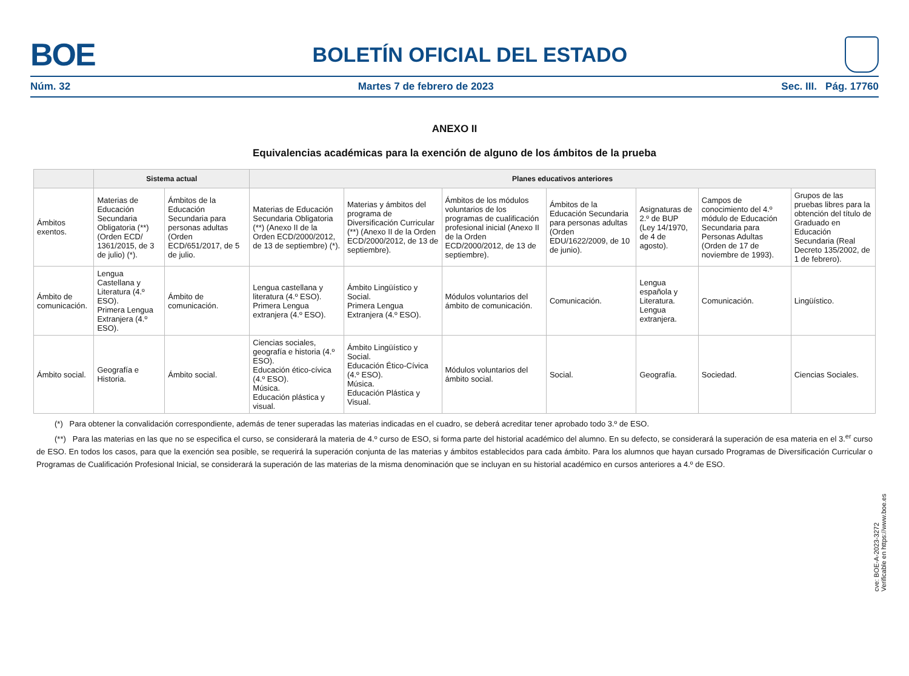BOE
BOLETÍN OFICIAL DEL ESTADO
Núm. 32 Martes 7 de febrero de 2023 Sec. III. Pág. 17760
ANEXO II
Equivalencias académicas para la exención de alguno de los ámbitos de la prueba
| | Sistema actual | | Planes educativos anteriores | | | | | | |
| --- | --- | --- | --- | --- | --- | --- | --- | --- | --- |
| Ámbitos exentos. | Materias de Educación Secundaria Obligatoria (**) (Orden ECD/ 1361/2015, de 3 de julio) (*). | Ámbitos de la Educación Secundaria para personas adultas (Orden ECD/651/2017, de 5 de julio. | Materias de Educación Secundaria Obligatoria (**) (Anexo II de la Orden ECD/2000/2012, de 13 de septiembre) (*). | Materias y ámbitos del programa de Diversificación Curricular (**) (Anexo II de la Orden ECD/2000/2012, de 13 de septiembre). | Ámbitos de los módulos voluntarios de los programas de cualificación profesional inicial (Anexo II de la Orden ECD/2000/2012, de 13 de septiembre). | Ámbitos de la Educación Secundaria para personas adultas (Orden EDU/1622/2009, de 10 de junio). | Asignaturas de 2.º de BUP (Ley 14/1970, de 4 de agosto). | Campos de conocimiento del 4.º módulo de Educación Secundaria para Personas Adultas (Orden de 17 de noviembre de 1993). | Grupos de las pruebas libres para la obtención del título de Graduado en Educación Secundaria (Real Decreto 135/2002, de 1 de febrero). |
| Ámbito de comunicación. | Lengua Castellana y Literatura (4.º ESO). Primera Lengua Extranjera (4.º ESO). | Ámbito de comunicación. | Lengua castellana y literatura (4.º ESO). Primera Lengua extranjera (4.º ESO). | Ámbito Lingüístico y Social. Primera Lengua Extranjera (4.º ESO). | Módulos voluntarios del ámbito de comunicación. | Comunicación. | Lengua española y Literatura. Lengua extranjera. | Comunicación. | Lingüístico. |
| Ámbito social. | Geografía e Historia. | Ámbito social. | Ciencias sociales, geografía e historia (4.º ESO). Educación ético-cívica (4.º ESO). Música. Educación plástica y visual. | Ámbito Lingüístico y Social. Educación Ético-Cívica (4.º ESO). Música. Educación Plástica y Visual. | Módulos voluntarios del ámbito social. | Social. | Geografía. | Sociedad. | Ciencias Sociales. |
(*) Para obtener la convalidación correspondiente, además de tener superadas las materias indicadas en el cuadro, se deberá acreditar tener aprobado todo 3.º de ESO.
(**) Para las materias en las que no se especifica el curso, se considerará la materia de 4.º curso de ESO, si forma parte del historial académico del alumno. En su defecto, se considerará la superación de esa materia en el 3.<sup>er</sup> curso de ESO. En todos los casos, para que la exención sea posible, se requerirá la superación conjunta de las materias y ámbitos establecidos para cada ámbito. Para los alumnos que hayan cursado Programas de Diversificación Curricular o Programas de Cualificación Profesional Inicial, se considerará la superación de las materias de la misma denominación que se incluyan en su historial académico en cursos anteriores a 4.º de ESO.
cve: BOE-A-2023-3272
Verificable en https://www.boe.es